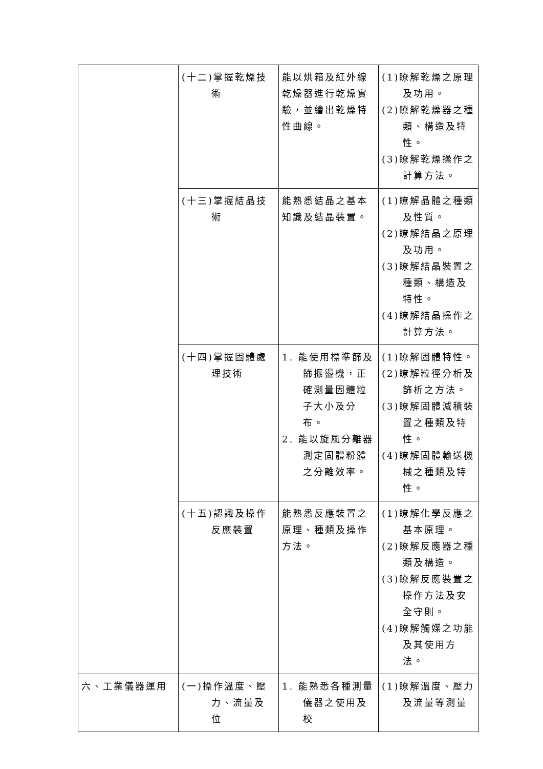| | (十二)掌握乾燥技術 | 能以烘箱及紅外線乾燥器進行乾燥實驗，並繪出乾燥特性曲線。 | (1)瞭解乾燥之原理及功用。 (2)瞭解乾燥器之種類、構造及特性。 (3)瞭解乾燥操作之計算方法。 |
| | (十三)掌握結晶技術 | 能熟悉結晶之基本知識及結晶裝置。 | (1)瞭解晶體之種類及性質。 (2)瞭解結晶之原理及功用。 (3)瞭解結晶裝置之種類、構造及特性。 (4)瞭解結晶操作之計算方法。 |
| | (十四)掌握固體處理技術 | 1. 能使用標準篩及篩振盪機，正確測量固體粒子大小及分布。 2. 能以旋風分離器測定固體粉體之分離效率。 | (1)瞭解固體特性。 (2)瞭解粒徑分析及篩析之方法。 (3)瞭解固體減積裝置之種類及特性。 (4)瞭解固體輸送機械之種類及特性。 |
| | (十五)認識及操作反應裝置 | 能熟悉反應裝置之原理、種類及操作方法。 | (1)瞭解化學反應之基本原理。 (2)瞭解反應器之種類及構造。 (3)瞭解反應裝置之操作方法及安全守則。 (4)瞭解觸媒之功能及其使用方法。 |
| 六、工業儀器運用 | (一)操作溫度、壓力、流量及位 | 1. 能熟悉各種測量儀器之使用及校 | (1)瞭解溫度、壓力及流量等測量 |